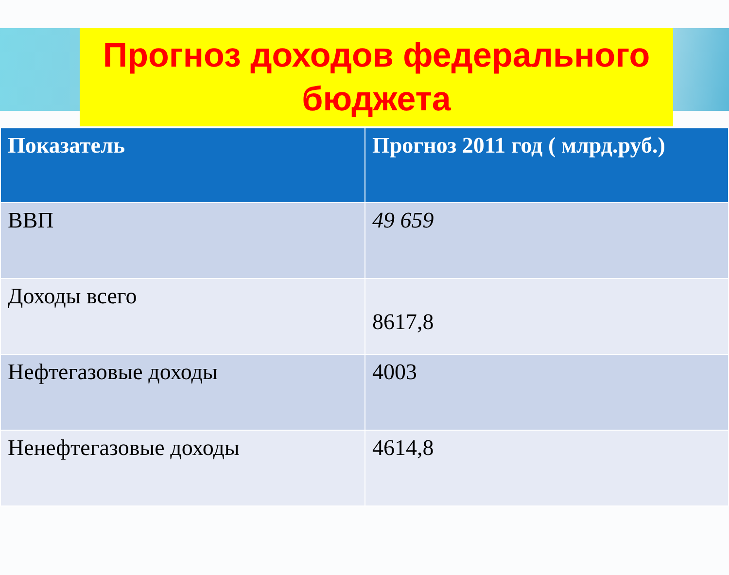Прогноз доходов федерального бюджета
| Показатель | Прогноз 2011 год ( млрд.руб.) |
| --- | --- |
| ВВП | 49 659 |
| Доходы всего | 8617,8 |
| Нефтегазовые доходы | 4003 |
| Ненефтегазовые доходы | 4614,8 |